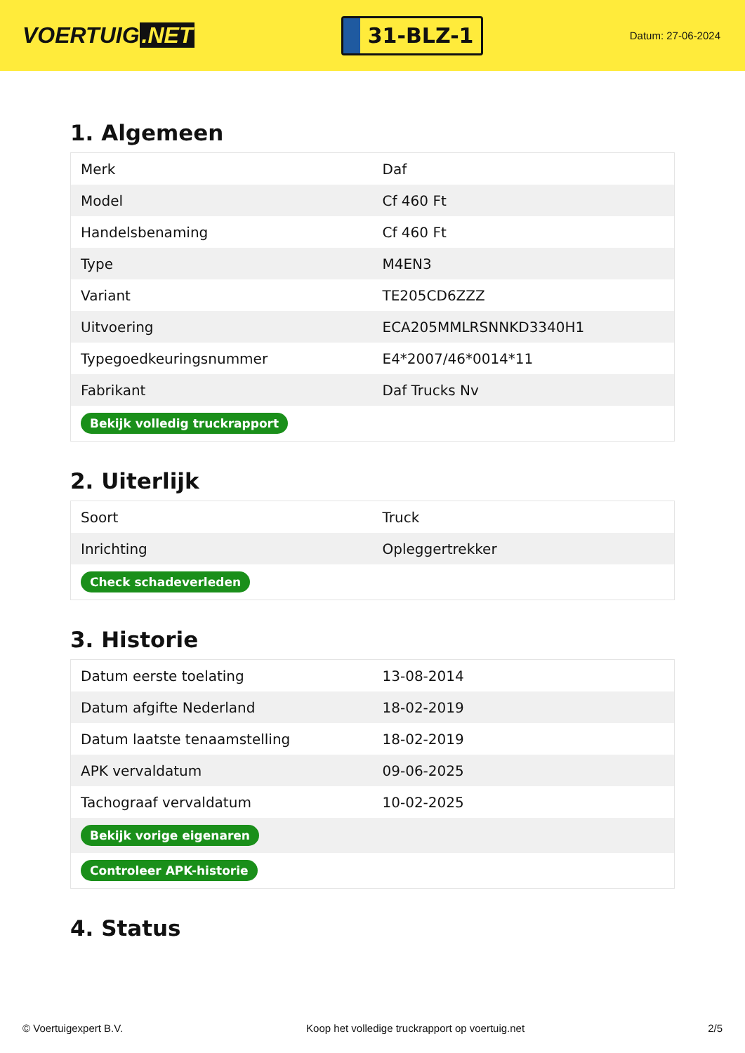VOERTUIG.NET
31-BLZ-1
Datum: 27-06-2024
1. Algemeen
| Merk | Daf |
| Model | Cf 460 Ft |
| Handelsbenaming | Cf 460 Ft |
| Type | M4EN3 |
| Variant | TE205CD6ZZZ |
| Uitvoering | ECA205MMLRSNNKD3340H1 |
| Typegoedkeuringsnummer | E4*2007/46*0014*11 |
| Fabrikant | Daf Trucks Nv |
| Bekijk volledig truckrapport | |
2. Uiterlijk
| Soort | Truck |
| Inrichting | Opleggertrekker |
| Check schadeverleden | |
3. Historie
| Datum eerste toelating | 13-08-2014 |
| Datum afgifte Nederland | 18-02-2019 |
| Datum laatste tenaamstelling | 18-02-2019 |
| APK vervaldatum | 09-06-2025 |
| Tachograaf vervaldatum | 10-02-2025 |
| Bekijk vorige eigenaren | |
| Controleer APK-historie | |
4. Status
© Voertuigexpert B.V. Koop het volledige truckrapport op voertuig.net 2/5